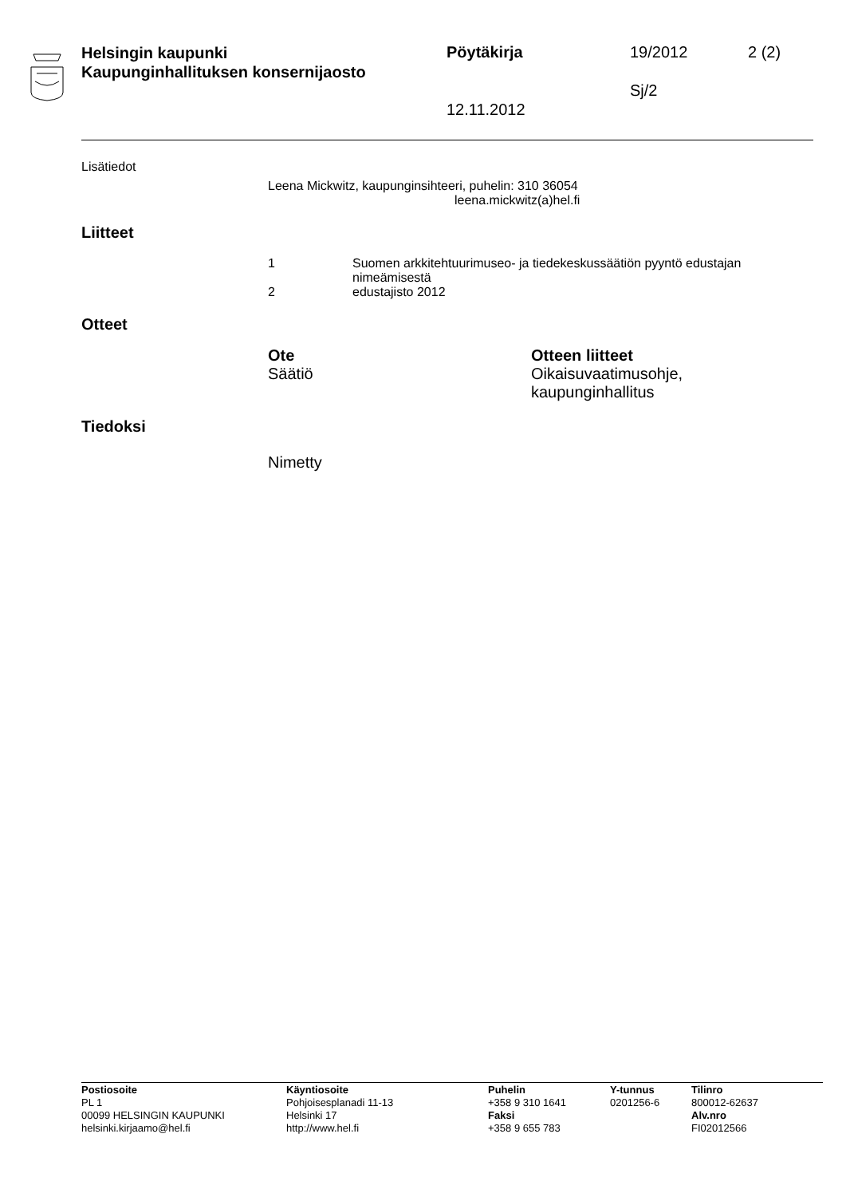Helsingin kaupunki
Kaupunginhallituksen konsernijaosto
Pöytäkirja 19/2012 2 (2)
Sj/2
12.11.2012
Lisätiedot
Leena Mickwitz, kaupunginsihteeri, puhelin: 310 36054
leena.mickwitz(a)hel.fi
Liitteet
1 Suomen arkkitehtuurimuseo- ja tiedekeskussäätiön pyyntö edustajan
nimeämisestä
2 edustajisto 2012
Otteet
Ote
Säätiö
Otteen liitteet
Oikaisuvaatimusohje,
kaupunginhallitus
Tiedoksi
Nimetty
Postiosoite
PL 1
00099 HELSINGIN KAUPUNKI
helsinki.kirjaamo@hel.fi
Käyntiosoite
Pohjoisesplanadi 11-13
Helsinki 17
http://www.hel.fi
Puhelin
+358 9 310 1641
Faksi
+358 9 655 783
Y-tunnus
0201256-6
Tilinro
800012-62637
Alv.nro
FI02012566